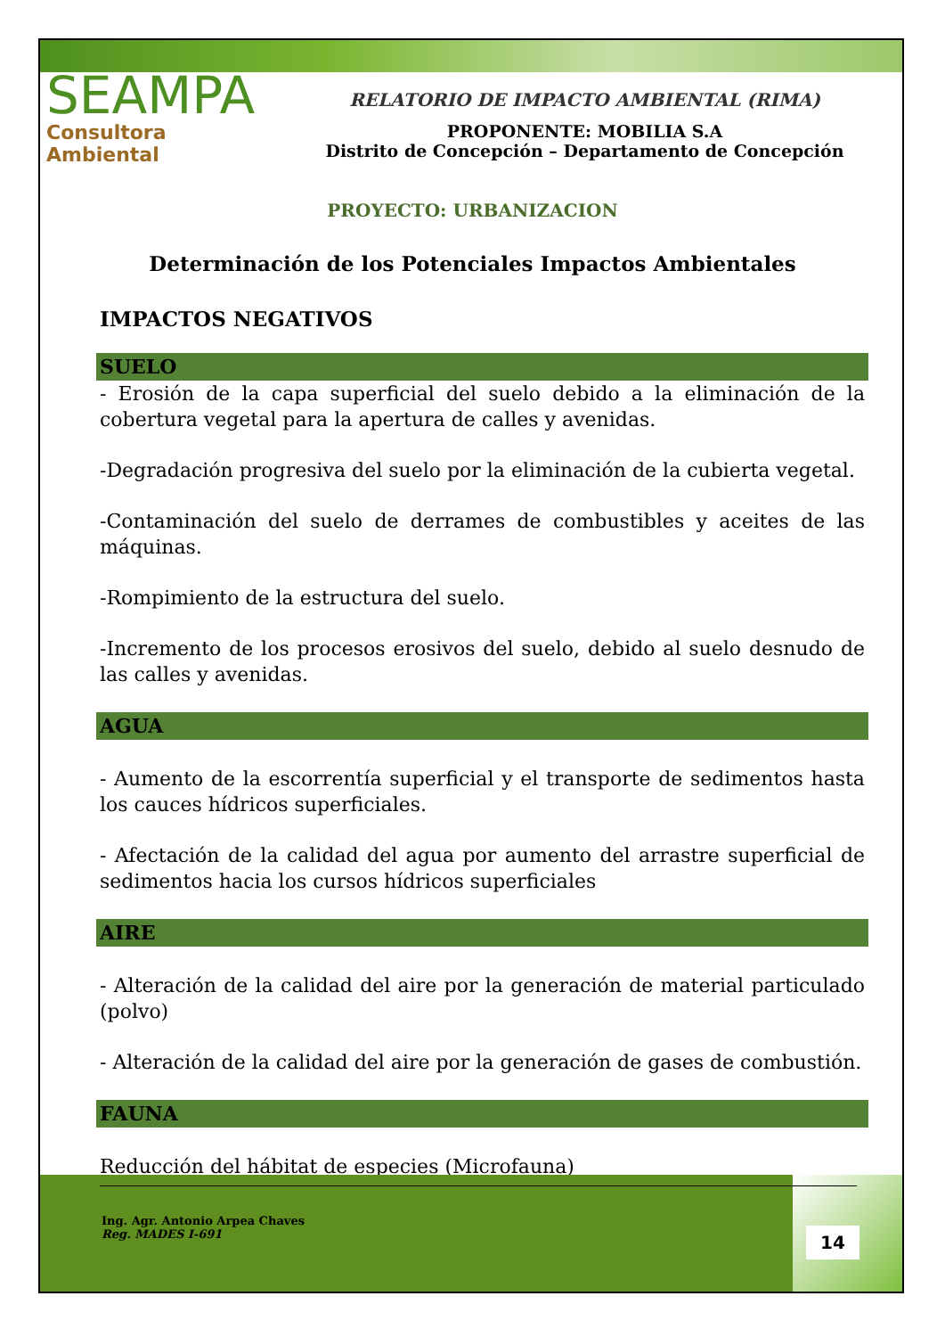SEAMPA
Consultora Ambiental
RELATORIO DE IMPACTO AMBIENTAL (RIMA)
PROPONENTE: MOBILIA S.A
Distrito de Concepción – Departamento de Concepción
PROYECTO: URBANIZACION
Determinación de los Potenciales Impactos Ambientales
IMPACTOS NEGATIVOS
SUELO
- Erosión de la capa superficial del suelo debido a la eliminación de la cobertura vegetal para la apertura de calles y avenidas.
-Degradación progresiva del suelo por la eliminación de la cubierta vegetal.
-Contaminación del suelo de derrames de combustibles y aceites de las máquinas.
-Rompimiento de la estructura del suelo.
-Incremento de los procesos erosivos del suelo, debido al suelo desnudo de las calles y avenidas.
AGUA
- Aumento de la escorrentía superficial y el transporte de sedimentos hasta los cauces hídricos superficiales.
- Afectación de la calidad del agua por aumento del arrastre superficial de sedimentos hacia los cursos hídricos superficiales
AIRE
- Alteración de la calidad del aire por la generación de material particulado (polvo)
- Alteración de la calidad del aire por la generación de gases de combustión.
FAUNA
Reducción del hábitat de especies (Microfauna)
Ing. Agr. Antonio Arpea Chaves
Reg. MADES I-691
14